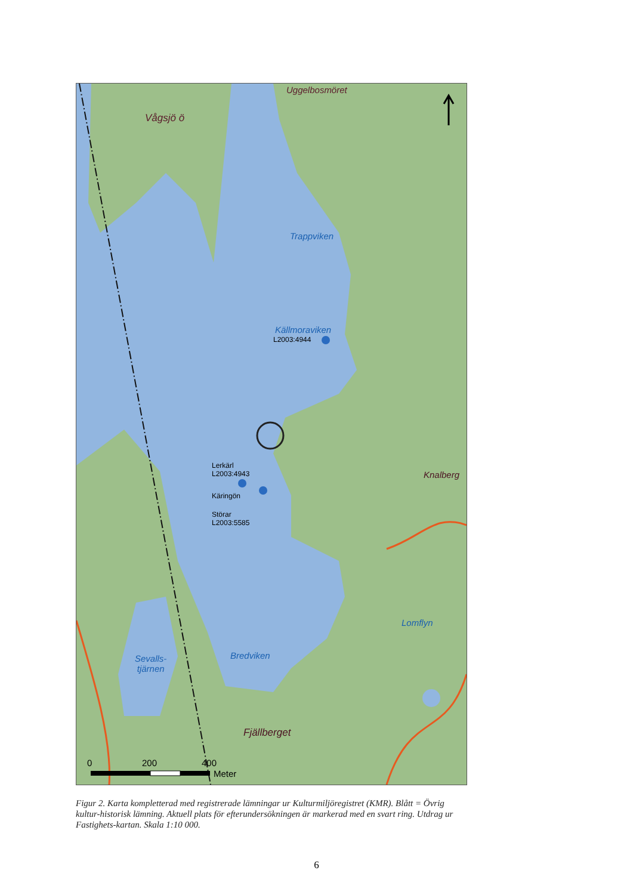Uggelbosmöret
Vågsjö ö
Trappviken
Källmoraviken
L2003:4944
Lerkärl
L2003:4943
Käringön
Störar
L2003:5585
Knalberg
Lomflyn
Bredviken
Sevalls-
tjärnen
Fjällberget
0 200 400
Meter
Figur 2. Karta kompletterad med registrerade lämningar ur Kulturmiljöregistret (KMR). Blått = Övrig kultur-historisk lämning. Aktuell plats för efterundersökningen är markerad med en svart ring. Utdrag ur Fastighets-kartan. Skala 1:10 000.
6